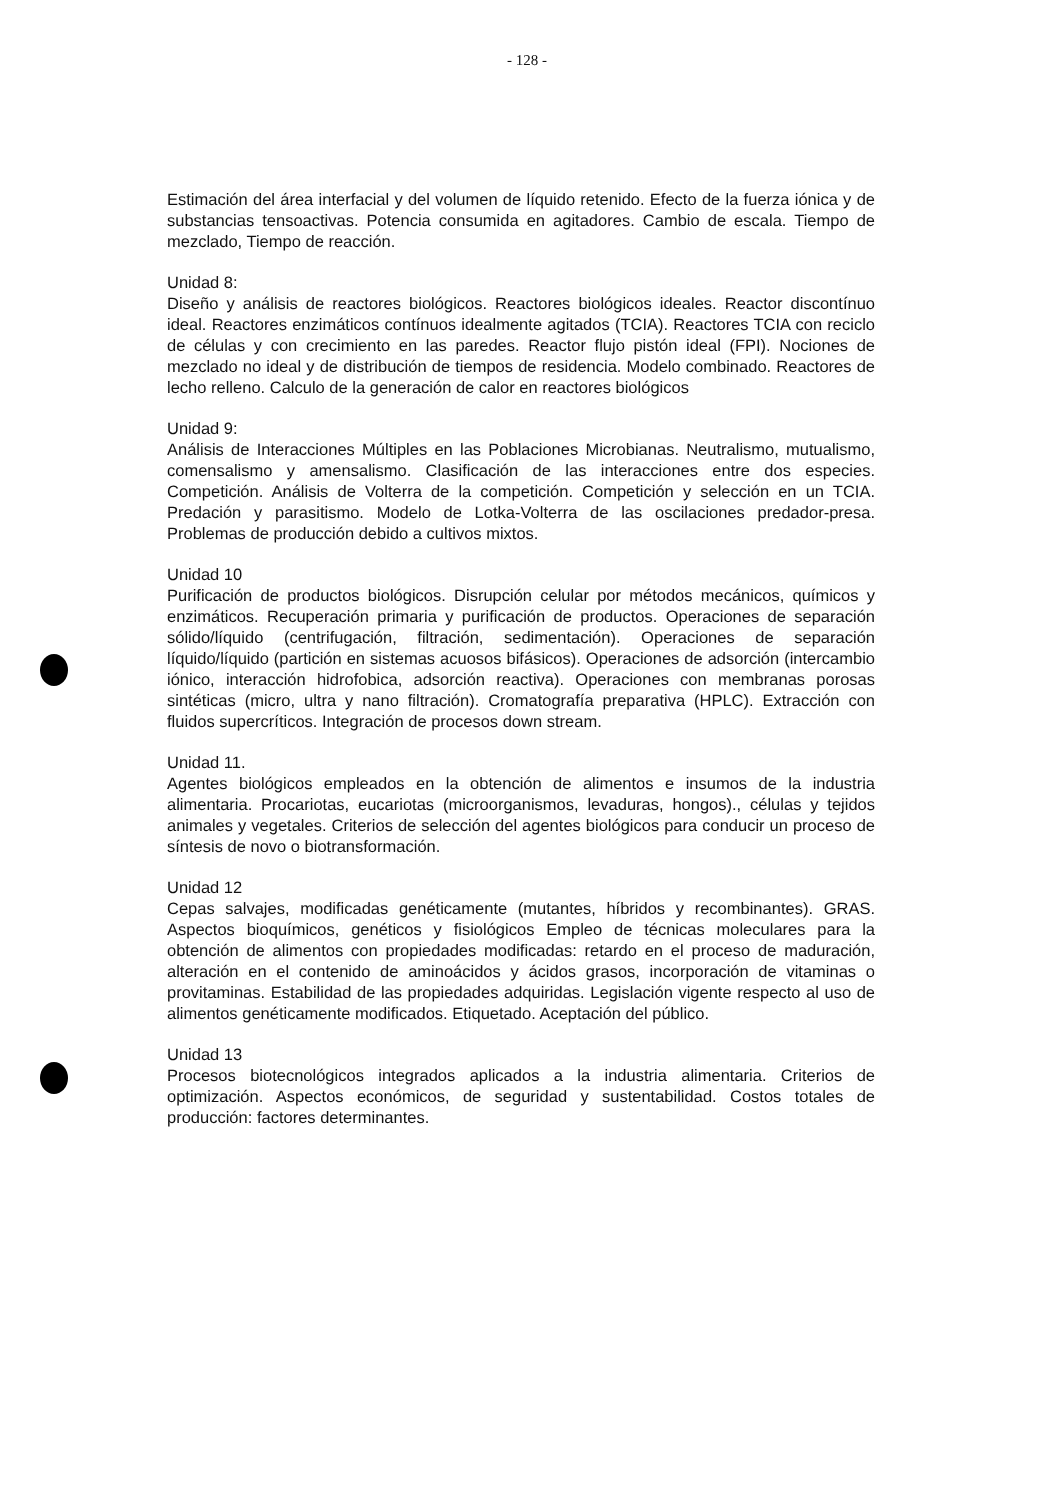- 128 -
Estimación del área interfacial y del volumen de líquido retenido. Efecto de la fuerza iónica y de substancias tensoactivas. Potencia consumida en agitadores. Cambio de escala. Tiempo de mezclado, Tiempo de reacción.
Unidad 8:
Diseño y análisis de reactores biológicos. Reactores biológicos ideales. Reactor discontínuo ideal. Reactores enzimáticos contínuos idealmente agitados (TCIA). Reactores TCIA con reciclo de células y con crecimiento en las paredes. Reactor flujo pistón ideal (FPI). Nociones de mezclado no ideal y de distribución de tiempos de residencia. Modelo combinado. Reactores de lecho relleno. Calculo de la generación de calor en reactores biológicos
Unidad 9:
Análisis de Interacciones Múltiples en las Poblaciones Microbianas. Neutralismo, mutualismo, comensalismo y amensalismo. Clasificación de las interacciones entre dos especies. Competición. Análisis de Volterra de la competición. Competición y selección en un TCIA. Predación y parasitismo. Modelo de Lotka-Volterra de las oscilaciones predador-presa. Problemas de producción debido a cultivos mixtos.
Unidad 10
Purificación de productos biológicos. Disrupción celular por métodos mecánicos, químicos y enzimáticos. Recuperación primaria y purificación de productos. Operaciones de separación sólido/líquido (centrifugación, filtración, sedimentación). Operaciones de separación líquido/líquido (partición en sistemas acuosos bifásicos). Operaciones de adsorción (intercambio iónico, interacción hidrofobica, adsorción reactiva). Operaciones con membranas porosas sintéticas (micro, ultra y nano filtración). Cromatografía preparativa (HPLC). Extracción con fluidos supercríticos. Integración de procesos down stream.
Unidad 11.
Agentes biológicos empleados en la obtención de alimentos e insumos de la industria alimentaria. Procariotas, eucariotas (microorganismos, levaduras, hongos)., células y tejidos animales y vegetales. Criterios de selección del agentes biológicos para conducir un proceso de síntesis de novo o biotransformación.
Unidad 12
Cepas salvajes, modificadas genéticamente (mutantes, híbridos y recombinantes). GRAS. Aspectos bioquímicos, genéticos y fisiológicos Empleo de técnicas moleculares para la obtención de alimentos con propiedades modificadas: retardo en el proceso de maduración, alteración en el contenido de aminoácidos y ácidos grasos, incorporación de vitaminas o provitaminas. Estabilidad de las propiedades adquiridas. Legislación vigente respecto al uso de alimentos genéticamente modificados. Etiquetado. Aceptación del público.
Unidad 13
Procesos biotecnológicos integrados aplicados a la industria alimentaria. Criterios de optimización. Aspectos económicos, de seguridad y sustentabilidad. Costos totales de producción: factores determinantes.